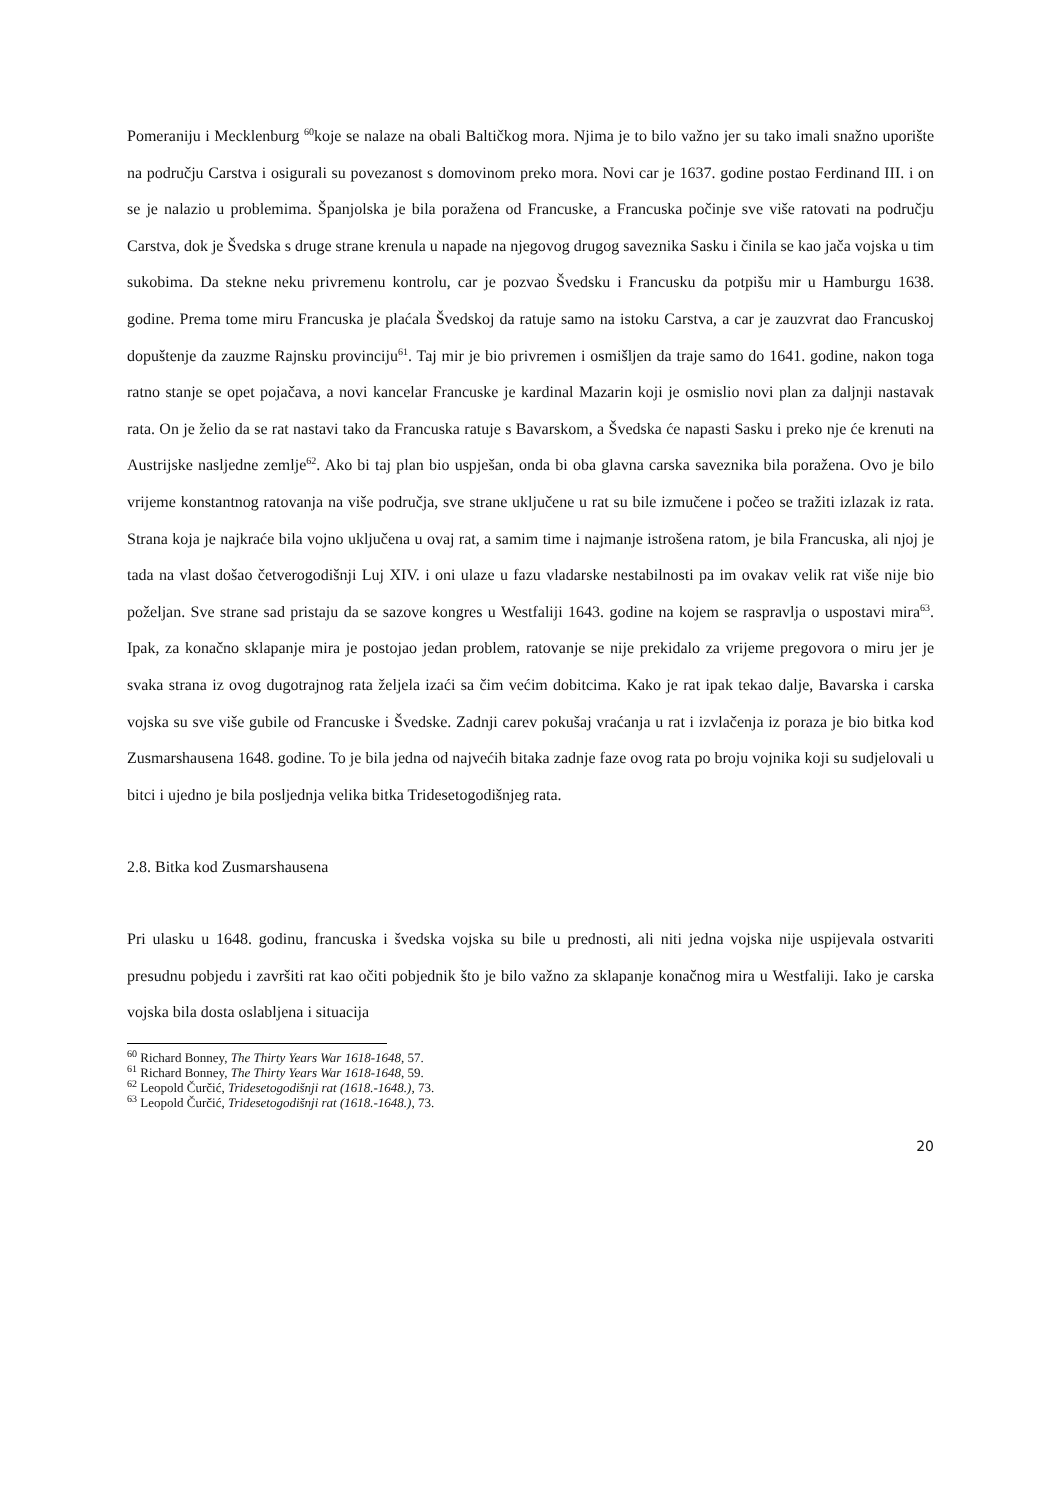Pomeraniju i Mecklenburg <sup>60</sup>koje se nalaze na obali Baltičkog mora. Njima je to bilo važno jer su tako imali snažno uporište na području Carstva i osigurali su povezanost s domovinom preko mora. Novi car je 1637. godine postao Ferdinand III. i on se je nalazio u problemima. Španjolska je bila poražena od Francuske, a Francuska počinje sve više ratovati na području Carstva, dok je Švedska s druge strane krenula u napade na njegovog drugog saveznika Sasku i činila se kao jača vojska u tim sukobima. Da stekne neku privremenu kontrolu, car je pozvao Švedsku i Francusku da potpišu mir u Hamburgu 1638. godine. Prema tome miru Francuska je plaćala Švedskoj da ratuje samo na istoku Carstva, a car je zauzvrat dao Francuskoj dopuštenje da zauzme Rajnsku provinciju<sup>61</sup>. Taj mir je bio privremen i osmišljen da traje samo do 1641. godine, nakon toga ratno stanje se opet pojačava, a novi kancelar Francuske je kardinal Mazarin koji je osmislio novi plan za daljnji nastavak rata. On je želio da se rat nastavi tako da Francuska ratuje s Bavarskom, a Švedska će napasti Sasku i preko nje će krenuti na Austrijske nasljedne zemlje<sup>62</sup>. Ako bi taj plan bio uspješan, onda bi oba glavna carska saveznika bila poražena. Ovo je bilo vrijeme konstantnog ratovanja na više područja, sve strane uključene u rat su bile izmučene i počeo se tražiti izlazak iz rata. Strana koja je najkraće bila vojno uključena u ovaj rat, a samim time i najmanje istrošena ratom, je bila Francuska, ali njoj je tada na vlast došao četverogodišnji Luj XIV. i oni ulaze u fazu vladarske nestabilnosti pa im ovakav velik rat više nije bio poželjan. Sve strane sad pristaju da se sazove kongres u Westfaliji 1643. godine na kojem se raspravlja o uspostavi mira<sup>63</sup>. Ipak, za konačno sklapanje mira je postojao jedan problem, ratovanje se nije prekidalo za vrijeme pregovora o miru jer je svaka strana iz ovog dugotrajnog rata željela izaći sa čim većim dobitcima. Kako je rat ipak tekao dalje, Bavarska i carska vojska su sve više gubile od Francuske i Švedske. Zadnji carev pokušaj vraćanja u rat i izvlačenja iz poraza je bio bitka kod Zusmarshausena 1648. godine. To je bila jedna od najvećih bitaka zadnje faze ovog rata po broju vojnika koji su sudjelovali u bitci i ujedno je bila posljednja velika bitka Tridesetogodišnjeg rata.
2.8. Bitka kod Zusmarshausena
Pri ulasku u 1648. godinu, francuska i švedska vojska su bile u prednosti, ali niti jedna vojska nije uspijevala ostvariti presudnu pobjedu i završiti rat kao očiti pobjednik što je bilo važno za sklapanje konačnog mira u Westfaliji. Iako je carska vojska bila dosta oslabljena i situacija
<sup>60</sup> Richard Bonney, The Thirty Years War 1618-1648, 57.
<sup>61</sup> Richard Bonney, The Thirty Years War 1618-1648, 59.
<sup>62</sup> Leopold Čurčić, Tridesetogodišnji rat (1618.-1648.), 73.
<sup>63</sup> Leopold Čurčić, Tridesetogodišnji rat (1618.-1648.), 73.
20